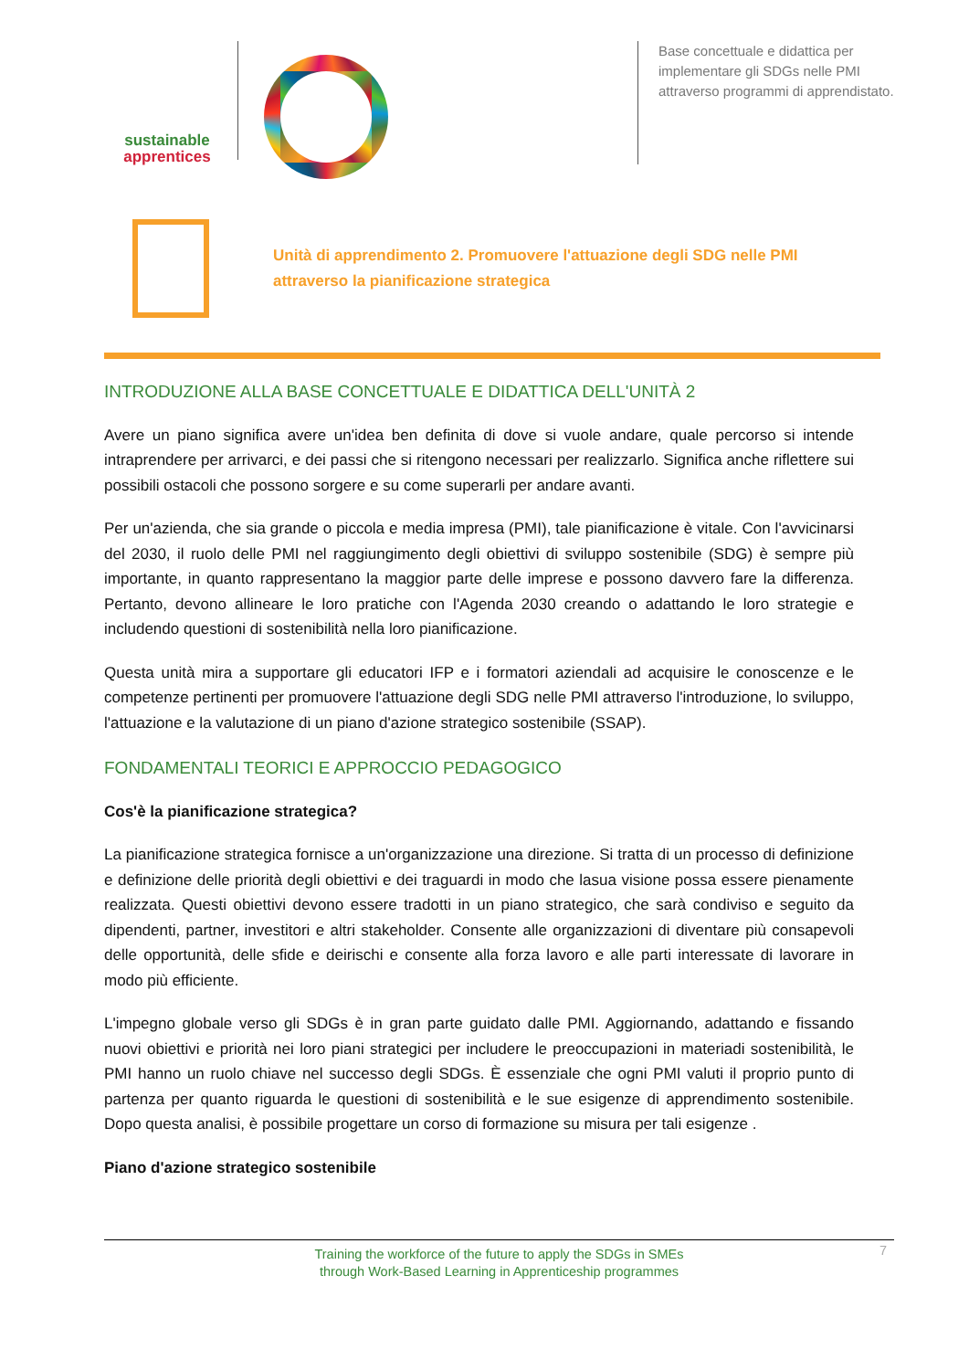sustainable
apprentices
Base concettuale e didattica per implementare gli SDGs nelle PMI attraverso programmi di apprendistato.
Unità di apprendimento 2. Promuovere l'attuazione degli SDG nelle PMI
attraverso la pianificazione strategica
INTRODUZIONE ALLA BASE CONCETTUALE E DIDATTICA DELL'UNITÀ 2
Avere un piano significa avere un'idea ben definita di dove si vuole andare, quale percorso si intende intraprendere per arrivarci, e dei passi che si ritengono necessari per realizzarlo. Significa anche riflettere sui possibili ostacoli che possono sorgere e su come superarli per andare avanti.
Per un'azienda, che sia grande o piccola e media impresa (PMI), tale pianificazione è vitale. Con l'avvicinarsi del 2030, il ruolo delle PMI nel raggiungimento degli obiettivi di sviluppo sostenibile (SDG) è sempre più importante, in quanto rappresentano la maggior parte delle imprese e possono davvero fare la differenza. Pertanto, devono allineare le loro pratiche con l'Agenda 2030 creando o adattando le loro strategie e includendo questioni di sostenibilità nella loro pianificazione.
Questa unità mira a supportare gli educatori IFP e i formatori aziendali ad acquisire le conoscenze e le competenze pertinenti per promuovere l'attuazione degli SDG nelle PMI attraverso l'introduzione, lo sviluppo, l'attuazione e la valutazione di un piano d'azione strategico sostenibile (SSAP).
FONDAMENTALI TEORICI E APPROCCIO PEDAGOGICO
Cos'è la pianificazione strategica?
La pianificazione strategica fornisce a un'organizzazione una direzione. Si tratta di un processo di definizione e definizione delle priorità degli obiettivi e dei traguardi in modo che lasua visione possa essere pienamente realizzata. Questi obiettivi devono essere tradotti in un piano strategico, che sarà condiviso e seguito da dipendenti, partner, investitori e altri stakeholder. Consente alle organizzazioni di diventare più consapevoli delle opportunità, delle sfide e deirischi e consente alla forza lavoro e alle parti interessate di lavorare in modo più efficiente.
L'impegno globale verso gli SDGs è in gran parte guidato dalle PMI. Aggiornando, adattando e fissando nuovi obiettivi e priorità nei loro piani strategici per includere le preoccupazioni in materiadi sostenibilità, le PMI hanno un ruolo chiave nel successo degli SDGs. È essenziale che ogni PMI valuti il proprio punto di partenza per quanto riguarda le questioni di sostenibilità e le sue esigenze di apprendimento sostenibile. Dopo questa analisi, è possibile progettare un corso di formazione su misura per tali esigenze .
Piano d'azione strategico sostenibile
Training the workforce of the future to apply the SDGs in SMEs
through Work-Based Learning in Apprenticeship programmes
7